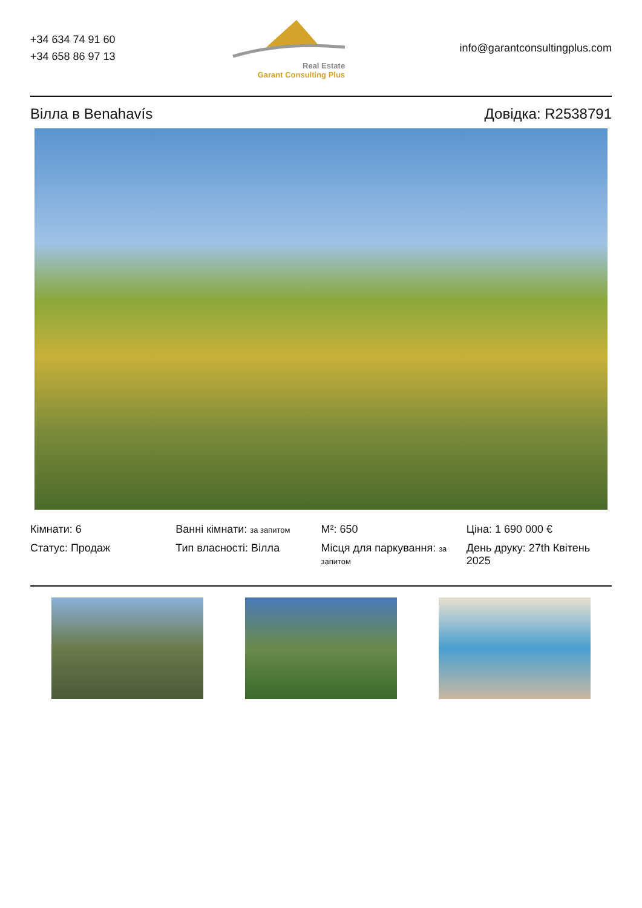+34 634 74 91 60
+34 658 86 97 13
Real Estate
Garant Consulting Plus
info@garantconsultingplus.com
Вілла в Benahavís Довідка: R2538791
Кімнати: 6
Ванні кімнати: за запитом
M²: 650
Ціна: 1 690 000 €
Статус: Продаж
Тип власності: Вілла
Місця для паркування: за запитом
День друку: 27th Квітень 2025